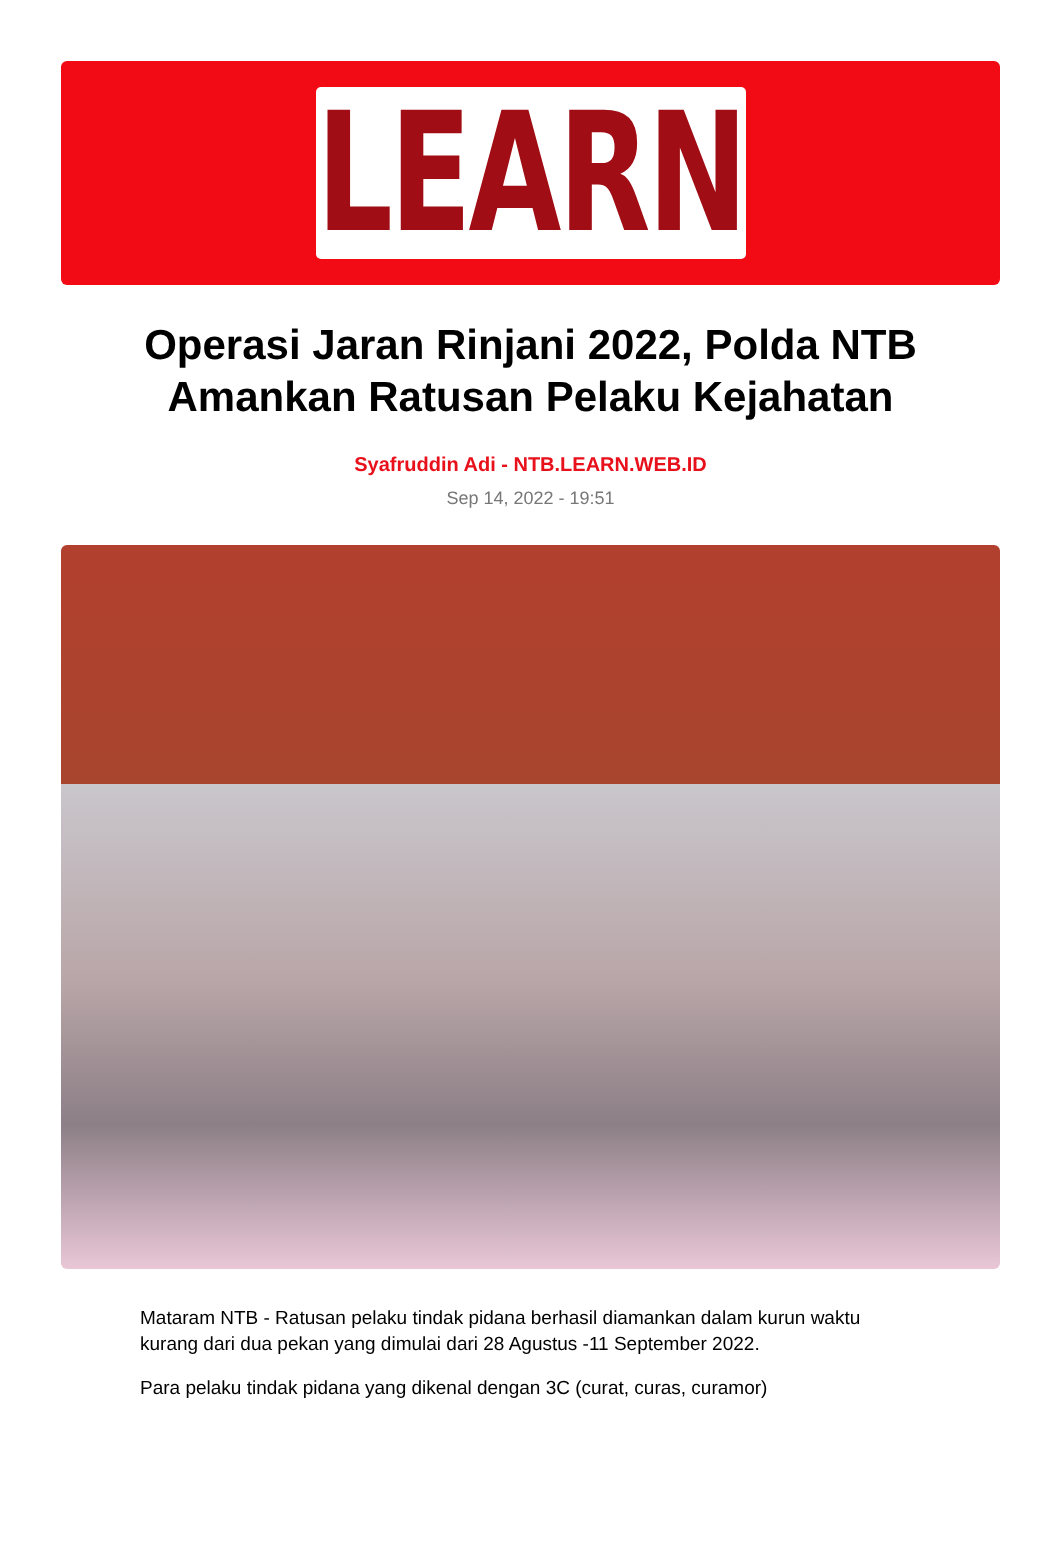LEARN
Operasi Jaran Rinjani 2022, Polda NTB Amankan Ratusan Pelaku Kejahatan
Syafruddin Adi - NTB.LEARN.WEB.ID
Sep 14, 2022 - 19:51
Mataram NTB - Ratusan pelaku tindak pidana berhasil diamankan dalam kurun waktu kurang dari dua pekan yang dimulai dari 28 Agustus -11 September 2022.
Para pelaku tindak pidana yang dikenal dengan 3C (curat, curas, curamor)